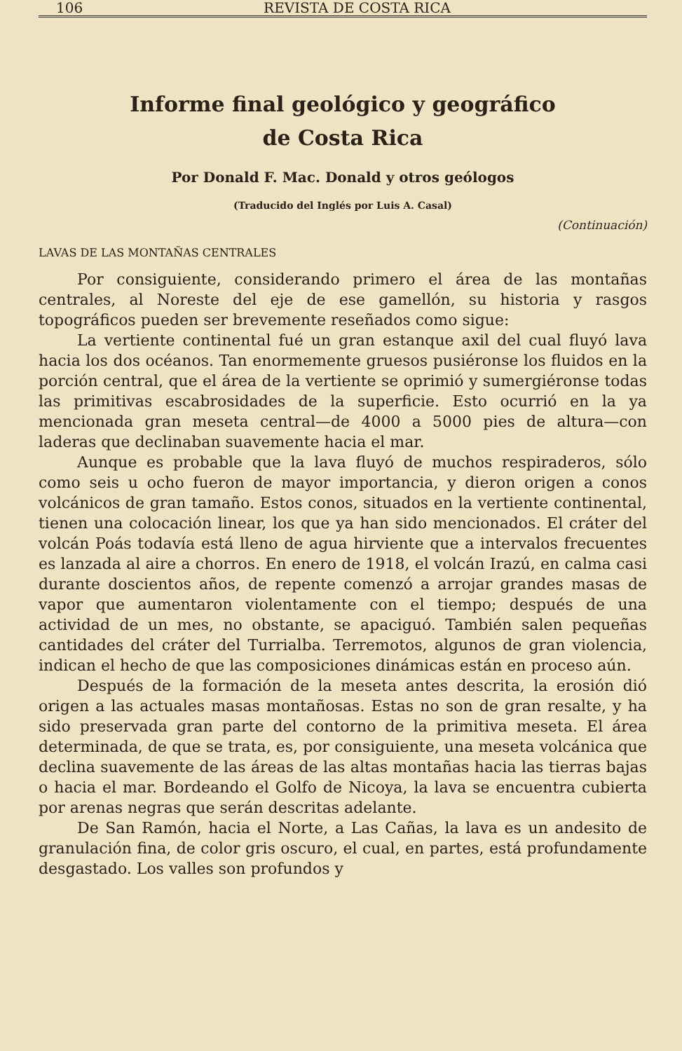106 REVISTA DE COSTA RICA
Informe final geológico y geográfico
de Costa Rica
Por Donald F. Mac. Donald y otros geólogos
(Traducido del Inglés por Luis A. Casal)
(Continuación)
LAVAS DE LAS MONTAÑAS CENTRALES
Por consiguiente, considerando primero el área de las montañas centrales, al Noreste del eje de ese gamellón, su historia y rasgos topográficos pueden ser brevemente reseñados como sigue:
La vertiente continental fué un gran estanque axil del cual fluyó lava hacia los dos océanos. Tan enormemente gruesos pusiéronse los fluidos en la porción central, que el área de la vertiente se oprimió y sumergiéronse todas las primitivas escabrosidades de la superficie. Esto ocurrió en la ya mencionada gran meseta central—de 4000 a 5000 pies de altura—con laderas que declinaban suavemente hacia el mar.
Aunque es probable que la lava fluyó de muchos respiraderos, sólo como seis u ocho fueron de mayor importancia, y dieron origen a conos volcánicos de gran tamaño. Estos conos, situados en la vertiente continental, tienen una colocación linear, los que ya han sido mencionados. El cráter del volcán Poás todavía está lleno de agua hirviente que a intervalos frecuentes es lanzada al aire a chorros. En enero de 1918, el volcán Irazú, en calma casi durante doscientos años, de repente comenzó a arrojar grandes masas de vapor que aumentaron violentamente con el tiempo; después de una actividad de un mes, no obstante, se apaciguó. También salen pequeñas cantidades del cráter del Turrialba. Terremotos, algunos de gran violencia, indican el hecho de que las composiciones dinámicas están en proceso aún.
Después de la formación de la meseta antes descrita, la erosión dió origen a las actuales masas montañosas. Estas no son de gran resalte, y ha sido preservada gran parte del contorno de la primitiva meseta. El área determinada, de que se trata, es, por consiguiente, una meseta volcánica que declina suavemente de las áreas de las altas montañas hacia las tierras bajas o hacia el mar. Bordeando el Golfo de Nicoya, la lava se encuentra cubierta por arenas negras que serán descritas adelante.
De San Ramón, hacia el Norte, a Las Cañas, la lava es un andesito de granulación fina, de color gris oscuro, el cual, en partes, está profundamente desgastado. Los valles son profundos y